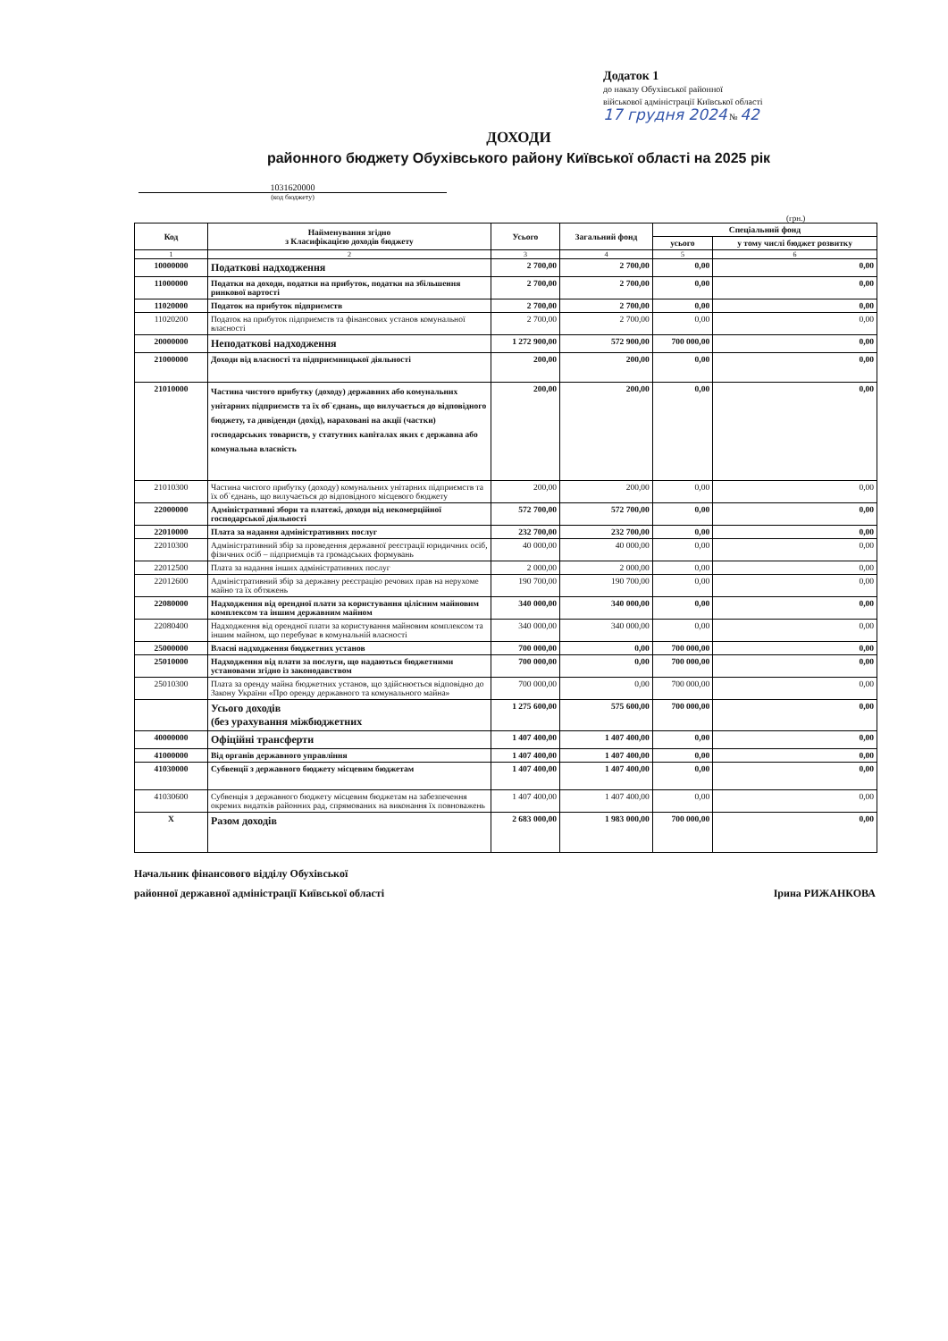Додаток 1
до наказу Обухівської районної
військової адміністрації Київської області
17 грудня 2024 № 42
ДОХОДИ
районного бюджету Обухівського району Київської області на 2025 рік
1031620000
(код бюджету)
(грн.)
| Код | Найменування згідно з Класифікацією доходів бюджету | Усього | Загальний фонд | Спеціальний фонд | |
| --- | --- | --- | --- | --- | --- |
| | | | | усього | у тому числі бюджет розвитку |
| 1 | 2 | 3 | 4 | 5 | 6 |
| 10000000 | Податкові надходження | 2 700,00 | 2 700,00 | 0,00 | 0,00 |
| 11000000 | Податки на доходи, податки на прибуток, податки на збільшення ринкової вартості | 2 700,00 | 2 700,00 | 0,00 | 0,00 |
| 11020000 | Податок на прибуток підприємств | 2 700,00 | 2 700,00 | 0,00 | 0,00 |
| 11020200 | Податок на прибуток підприємств та фінансових установ комунальної власності | 2 700,00 | 2 700,00 | 0,00 | 0,00 |
| 20000000 | Неподаткові надходження | 1 272 900,00 | 572 900,00 | 700 000,00 | 0,00 |
| 21000000 | Доходи від власності та підприємницької діяльності | 200,00 | 200,00 | 0,00 | 0,00 |
| 21010000 | Частина чистого прибутку (доходу) державних або комунальних унітарних підприємств та їх об`єднань, що вилучається до відповідного бюджету, та дивіденди (дохід), нараховані на акції (частки) господарських товариств, у статутних капіталах яких є державна або комунальна власність | 200,00 | 200,00 | 0,00 | 0,00 |
| 21010300 | Частина чистого прибутку (доходу) комунальних унітарних підприємств та їх об`єднань, що вилучається до відповідного місцевого бюджету | 200,00 | 200,00 | 0,00 | 0,00 |
| 22000000 | Адміністративні збори та платежі, доходи від некомерційної господарської діяльності | 572 700,00 | 572 700,00 | 0,00 | 0,00 |
| 22010000 | Плата за надання адміністративних послуг | 232 700,00 | 232 700,00 | 0,00 | 0,00 |
| 22010300 | Адміністративний збір за проведення державної реєстрації юридичних осіб, фізичних осіб – підприємців та громадських формувань | 40 000,00 | 40 000,00 | 0,00 | 0,00 |
| 22012500 | Плата за надання інших адміністративних послуг | 2 000,00 | 2 000,00 | 0,00 | 0,00 |
| 22012600 | Адміністративний збір за державну реєстрацію речових прав на нерухоме майно та їх обтяжень | 190 700,00 | 190 700,00 | 0,00 | 0,00 |
| 22080000 | Надходження від орендної плати за користування цілісним майновим комплексом та іншим державним майном | 340 000,00 | 340 000,00 | 0,00 | 0,00 |
| 22080400 | Надходження від орендної плати за користування майновим комплексом та іншим майном, що перебуває в комунальній власності | 340 000,00 | 340 000,00 | 0,00 | 0,00 |
| 25000000 | Власні надходження бюджетних установ | 700 000,00 | 0,00 | 700 000,00 | 0,00 |
| 25010000 | Надходження від плати за послуги, що надаються бюджетними установами згідно із законодавством | 700 000,00 | 0,00 | 700 000,00 | 0,00 |
| 25010300 | Плата за оренду майна бюджетних установ, що здійснюється відповідно до Закону України «Про оренду державного та комунального майна» | 700 000,00 | 0,00 | 700 000,00 | 0,00 |
| | Усього доходів (без урахування міжбюджетних | 1 275 600,00 | 575 600,00 | 700 000,00 | 0,00 |
| 40000000 | Офіційні трансферти | 1 407 400,00 | 1 407 400,00 | 0,00 | 0,00 |
| 41000000 | Від органів державного управління | 1 407 400,00 | 1 407 400,00 | 0,00 | 0,00 |
| 41030000 | Субвенції з державного бюджету місцевим бюджетам | 1 407 400,00 | 1 407 400,00 | 0,00 | 0,00 |
| 41030600 | Субвенція з державного бюджету місцевим бюджетам на забезпечення окремих видатків районних рад, спрямованих на виконання їх повноважень | 1 407 400,00 | 1 407 400,00 | 0,00 | 0,00 |
| Х | Разом доходів | 2 683 000,00 | 1 983 000,00 | 700 000,00 | 0,00 |
Начальник фінансового відділу Обухівської
районної державної адміністрації Київської області
Ірина РИЖАНКОВА